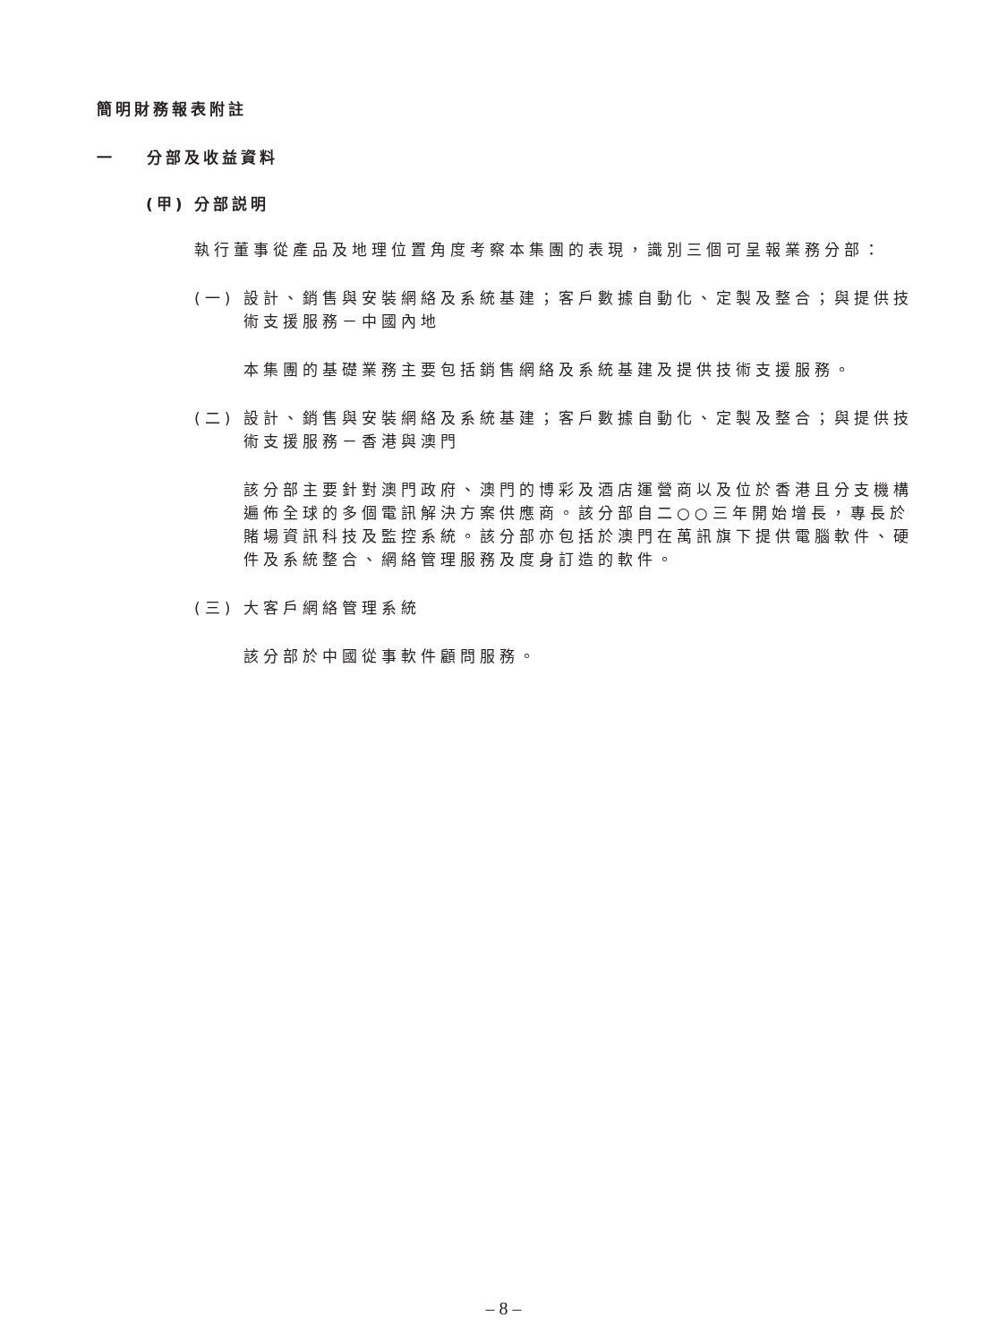簡明財務報表附註
一 分部及收益資料
(甲) 分部説明
執行董事從產品及地理位置角度考察本集團的表現，識別三個可呈報業務分部：
(一) 設計、銷售與安裝網絡及系統基建；客戶數據自動化、定製及整合；與提供技術支援服務－中國內地
本集團的基礎業務主要包括銷售網絡及系統基建及提供技術支援服務。
(二) 設計、銷售與安裝網絡及系統基建；客戶數據自動化、定製及整合；與提供技術支援服務－香港與澳門
該分部主要針對澳門政府、澳門的博彩及酒店運營商以及位於香港且分支機構遍佈全球的多個電訊解決方案供應商。該分部自二○○三年開始增長，專長於賭場資訊科技及監控系統。該分部亦包括於澳門在萬訊旗下提供電腦軟件、硬件及系統整合、網絡管理服務及度身訂造的軟件。
(三) 大客戶網絡管理系統
該分部於中國從事軟件顧問服務。
– 8 –